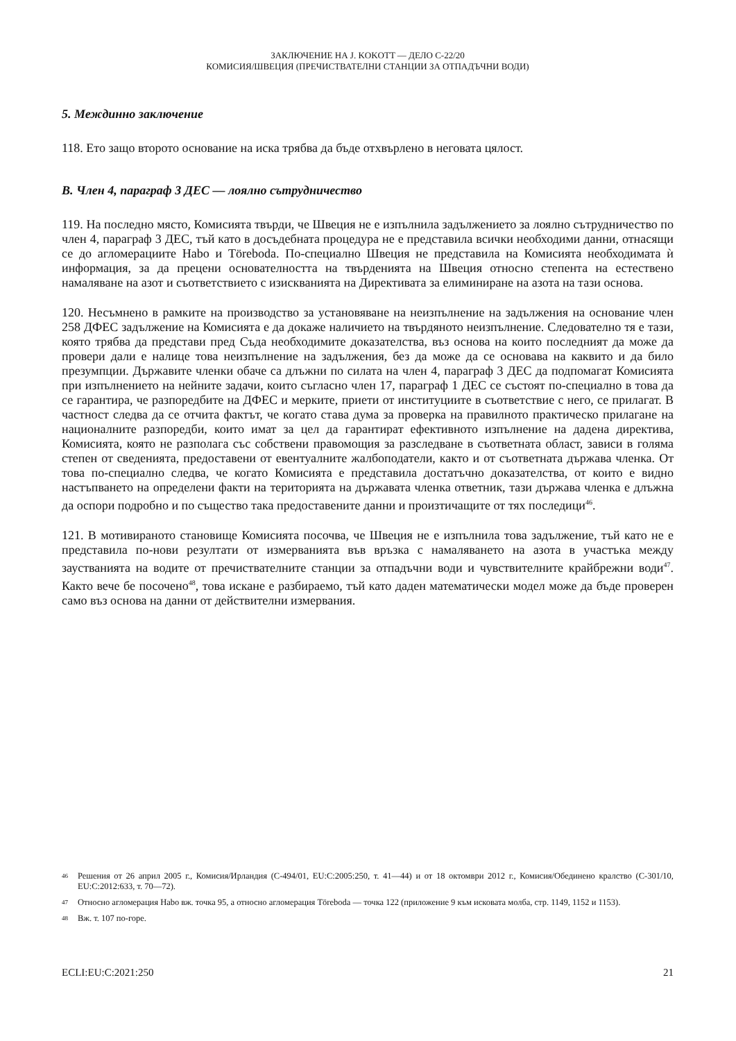ЗАКЛЮЧЕНИЕ НА J. KOKOTT — ДЕЛО C-22/20
КОМИСИЯ/ШВЕЦИЯ (ПРЕЧИСТВАТЕЛНИ СТАНЦИИ ЗА ОТПАДЪЧНИ ВОДИ)
5. Междинно заключение
118. Ето защо второто основание на иска трябва да бъде отхвърлено в неговата цялост.
B. Член 4, параграф 3 ДЕС — лоялно сътрудничество
119. На последно място, Комисията твърди, че Швеция не е изпълнила задължението за лоялно сътрудничество по член 4, параграф 3 ДЕС, тъй като в досъдебната процедура не е представила всички необходими данни, отнасящи се до агломерациите Habo и Töreboda. По-специално Швеция не представила на Комисията необходимата ѝ информация, за да прецени основателността на твърденията на Швеция относно степента на естествено намаляване на азот и съответствието с изискванията на Директивата за елиминиране на азота на тази основа.
120. Несъмнено в рамките на производство за установяване на неизпълнение на задължения на основание член 258 ДФЕС задължение на Комисията е да докаже наличието на твърдяното неизпълнение. Следователно тя е тази, която трябва да представи пред Съда необходимите доказателства, въз основа на които последният да може да провери дали е налице това неизпълнение на задължения, без да може да се основава на каквито и да било презумпции. Държавите членки обаче са длъжни по силата на член 4, параграф 3 ДЕС да подпомагат Комисията при изпълнението на нейните задачи, които съгласно член 17, параграф 1 ДЕС се състоят по-специално в това да се гарантира, че разпоредбите на ДФЕС и мерките, приети от институциите в съответствие с него, се прилагат. В частност следва да се отчита фактът, че когато става дума за проверка на правилното практическо прилагане на националните разпоредби, които имат за цел да гарантират ефективното изпълнение на дадена директива, Комисията, която не разполага със собствени правомощия за разследване в съответната област, зависи в голяма степен от сведенията, предоставени от евентуалните жалбоподатели, както и от съответната държава членка. От това по-специално следва, че когато Комисията е представила достатъчно доказателства, от които е видно настъпването на определени факти на територията на държавата членка ответник, тази държава членка е длъжна да оспори подробно и по същество така предоставените данни и произтичащите от тях последици<sup>46</sup>.
121. В мотивираното становище Комисията посочва, че Швеция не е изпълнила това задължение, тъй като не е представила по-нови резултати от измерванията във връзка с намаляването на азота в участъка между заустванията на водите от пречиствателните станции за отпадъчни води и чувствителните крайбрежни води<sup>47</sup>. Както вече бе посочено<sup>48</sup>, това искане е разбираемо, тъй като даден математически модел може да бъде проверен само въз основа на данни от действителни измервания.
46 Решения от 26 април 2005 г., Комисия/Ирландия (C-494/01, EU:C:2005:250, т. 41—44) и от 18 октомври 2012 г., Комисия/Обединено кралство (C-301/10, EU:C:2012:633, т. 70—72).
47 Относно агломерация Habo вж. точка 95, а относно агломерация Töreboda — точка 122 (приложение 9 към исковата молба, стр. 1149, 1152 и 1153).
48 Вж. т. 107 по-горе.
ECLI:EU:C:2021:250 21